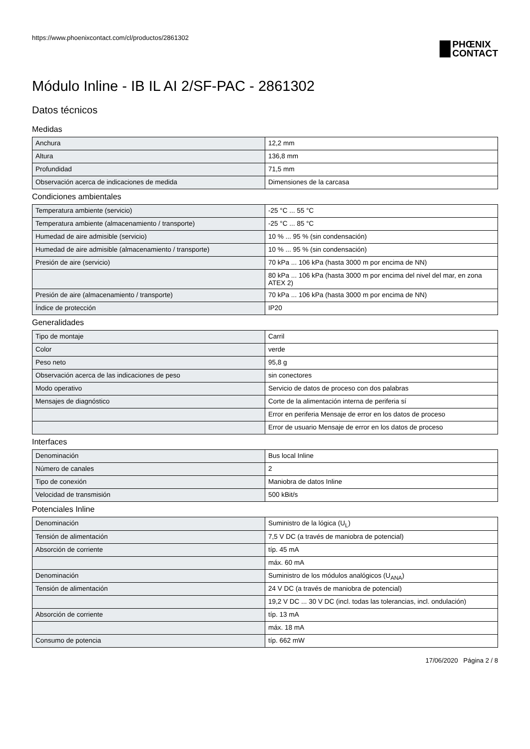https://www.phoenixcontact.com/cl/productos/2861302
PHŒNIX
CONTACT
Módulo Inline - IB IL AI 2/SF-PAC - 2861302
Datos técnicos
Medidas
| Anchura | 12,2 mm |
| Altura | 136,8 mm |
| Profundidad | 71,5 mm |
| Observación acerca de indicaciones de medida | Dimensiones de la carcasa |
Condiciones ambientales
| Temperatura ambiente (servicio) | -25 °C ... 55 °C |
| Temperatura ambiente (almacenamiento / transporte) | -25 °C ... 85 °C |
| Humedad de aire admisible (servicio) | 10 % ... 95 % (sin condensación) |
| Humedad de aire admisible (almacenamiento / transporte) | 10 % ... 95 % (sin condensación) |
| Presión de aire (servicio) | 70 kPa ... 106 kPa (hasta 3000 m por encima de NN) |
| | 80 kPa ... 106 kPa (hasta 3000 m por encima del nivel del mar, en zona ATEX 2) |
| Presión de aire (almacenamiento / transporte) | 70 kPa ... 106 kPa (hasta 3000 m por encima de NN) |
| Índice de protección | IP20 |
Generalidades
| Tipo de montaje | Carril |
| Color | verde |
| Peso neto | 95,8 g |
| Observación acerca de las indicaciones de peso | sin conectores |
| Modo operativo | Servicio de datos de proceso con dos palabras |
| Mensajes de diagnóstico | Corte de la alimentación interna de periferia sí |
| | Error en periferia Mensaje de error en los datos de proceso |
| | Error de usuario Mensaje de error en los datos de proceso |
Interfaces
| Denominación | Bus local Inline |
| Número de canales | 2 |
| Tipo de conexión | Maniobra de datos Inline |
| Velocidad de transmisión | 500 kBit/s |
Potenciales Inline
| Denominación | Suministro de la lógica (U<sub>L</sub>) |
| Tensión de alimentación | 7,5 V DC (a través de maniobra de potencial) |
| Absorción de corriente | típ. 45 mA |
| | máx. 60 mA |
| Denominación | Suministro de los módulos analógicos (U<sub>ANA</sub>) |
| Tensión de alimentación | 24 V DC (a través de maniobra de potencial) |
| | 19,2 V DC ... 30 V DC (incl. todas las tolerancias, incl. ondulación) |
| Absorción de corriente | típ. 13 mA |
| | máx. 18 mA |
| Consumo de potencia | típ. 662 mW |
17/06/2020 Página 2 / 8